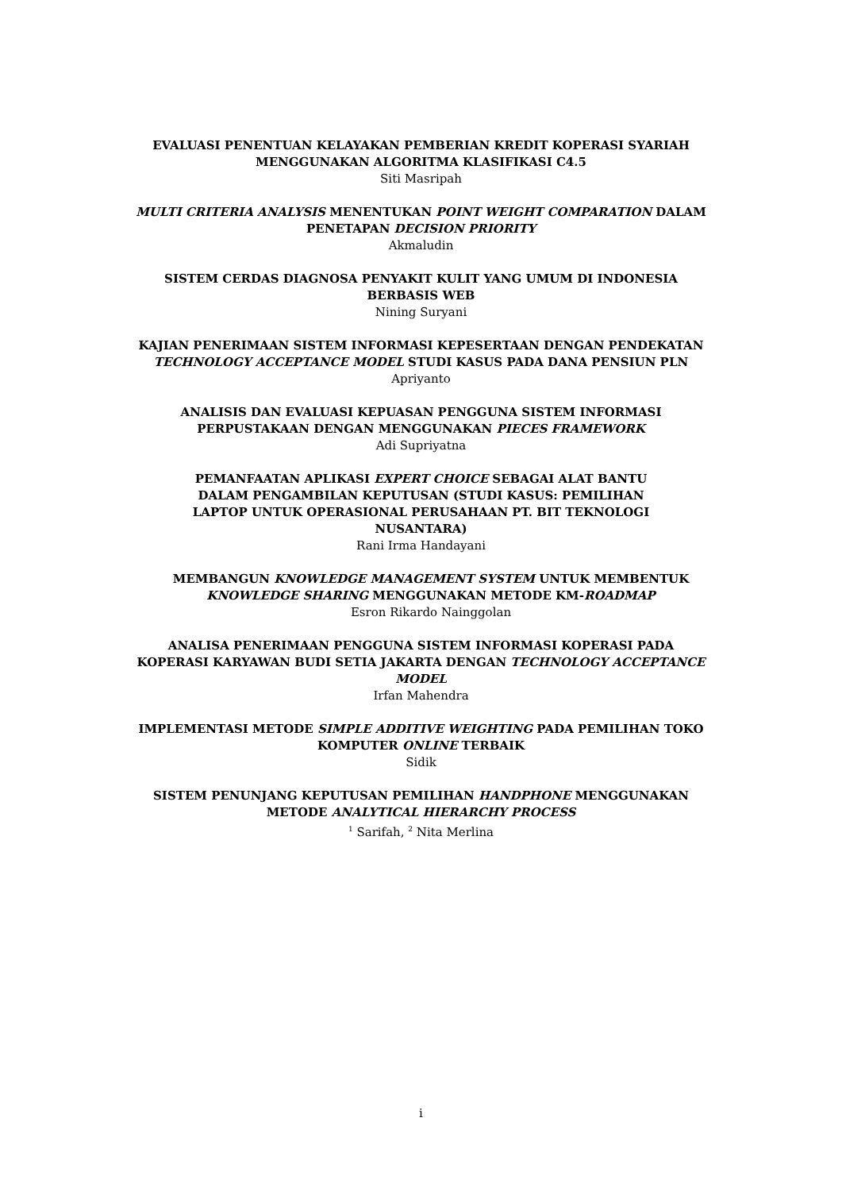EVALUASI PENENTUAN KELAYAKAN PEMBERIAN KREDIT KOPERASI SYARIAH MENGGUNAKAN ALGORITMA KLASIFIKASI C4.5
Siti Masripah
MULTI CRITERIA ANALYSIS MENENTUKAN POINT WEIGHT COMPARATION DALAM PENETAPAN DECISION PRIORITY
Akmaludin
SISTEM CERDAS DIAGNOSA PENYAKIT KULIT YANG UMUM DI INDONESIA BERBASIS WEB
Nining Suryani
KAJIAN PENERIMAAN SISTEM INFORMASI KEPESERTAAN DENGAN PENDEKATAN TECHNOLOGY ACCEPTANCE MODEL STUDI KASUS PADA DANA PENSIUN PLN
Apriyanto
ANALISIS DAN EVALUASI KEPUASAN PENGGUNA SISTEM INFORMASI PERPUSTAKAAN DENGAN MENGGUNAKAN PIECES FRAMEWORK
Adi Supriyatna
PEMANFAATAN APLIKASI EXPERT CHOICE SEBAGAI ALAT BANTU DALAM PENGAMBILAN KEPUTUSAN (STUDI KASUS: PEMILIHAN LAPTOP UNTUK OPERASIONAL PERUSAHAAN PT. BIT TEKNOLOGI NUSANTARA)
Rani Irma Handayani
MEMBANGUN KNOWLEDGE MANAGEMENT SYSTEM UNTUK MEMBENTUK KNOWLEDGE SHARING MENGGUNAKAN METODE KM-ROADMAP
Esron Rikardo Nainggolan
ANALISA PENERIMAAN PENGGUNA SISTEM INFORMASI KOPERASI PADA KOPERASI KARYAWAN BUDI SETIA JAKARTA DENGAN TECHNOLOGY ACCEPTANCE MODEL
Irfan Mahendra
IMPLEMENTASI METODE SIMPLE ADDITIVE WEIGHTING PADA PEMILIHAN TOKO KOMPUTER ONLINE TERBAIK
Sidik
SISTEM PENUNJANG KEPUTUSAN PEMILIHAN HANDPHONE MENGGUNAKAN METODE ANALYTICAL HIERARCHY PROCESS
<sup>1</sup> Sarifah, <sup>2</sup> Nita Merlina
i